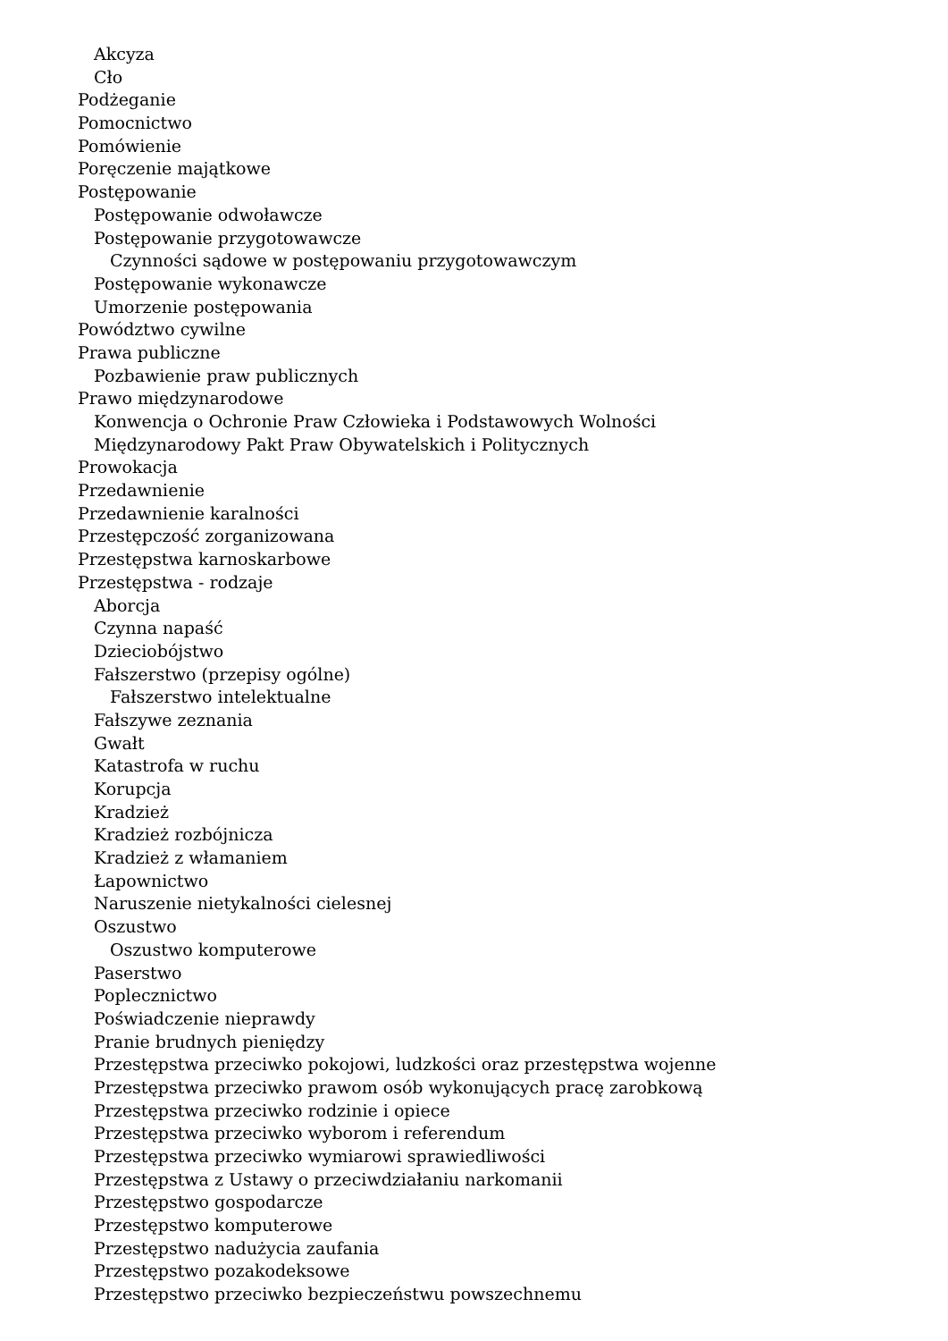Akcyza
Cło
Podżeganie
Pomocnictwo
Pomówienie
Poręczenie majątkowe
Postępowanie
Postępowanie odwoławcze
Postępowanie przygotowawcze
Czynności sądowe w postępowaniu przygotowawczym
Postępowanie wykonawcze
Umorzenie postępowania
Powództwo cywilne
Prawa publiczne
Pozbawienie praw publicznych
Prawo międzynarodowe
Konwencja o Ochronie Praw Człowieka i Podstawowych Wolności
Międzynarodowy Pakt Praw Obywatelskich i Politycznych
Prowokacja
Przedawnienie
Przedawnienie karalności
Przestępczość zorganizowana
Przestępstwa karnoskarbowe
Przestępstwa - rodzaje
Aborcja
Czynna napaść
Dzieciobójstwo
Fałszerstwo (przepisy ogólne)
Fałszerstwo intelektualne
Fałszywe zeznania
Gwałt
Katastrofa w ruchu
Korupcja
Kradzież
Kradzież rozbójnicza
Kradzież z włamaniem
Łapownictwo
Naruszenie nietykalności cielesnej
Oszustwo
Oszustwo komputerowe
Paserstwo
Poplecznictwo
Poświadczenie nieprawdy
Pranie brudnych pieniędzy
Przestępstwa przeciwko pokojowi, ludzkości oraz przestępstwa wojenne
Przestępstwa przeciwko prawom osób wykonujących pracę zarobkową
Przestępstwa przeciwko rodzinie i opiece
Przestępstwa przeciwko wyborom i referendum
Przestępstwa przeciwko wymiarowi sprawiedliwości
Przestępstwa z Ustawy o przeciwdziałaniu narkomanii
Przestępstwo gospodarcze
Przestępstwo komputerowe
Przestępstwo nadużycia zaufania
Przestępstwo pozakodeksowe
Przestępstwo przeciwko bezpieczeństwu powszechnemu